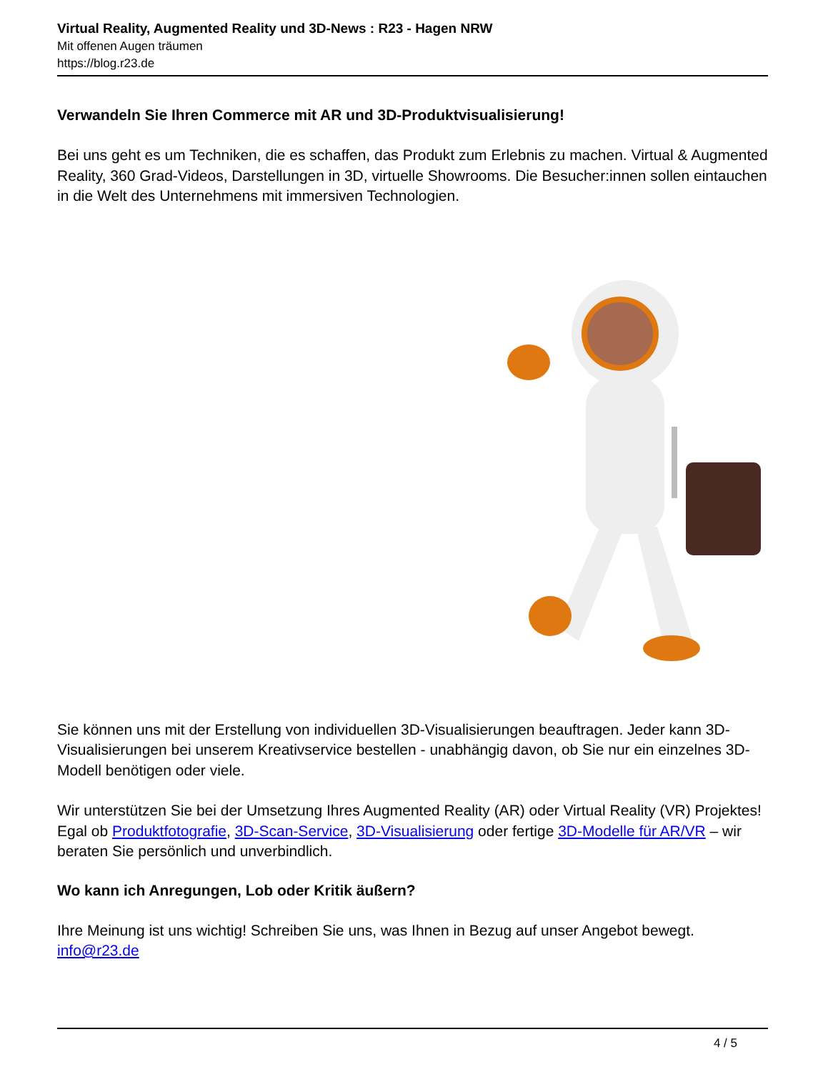Virtual Reality, Augmented Reality und 3D-News : R23 - Hagen NRW
Mit offenen Augen träumen
https://blog.r23.de
Verwandeln Sie Ihren Commerce mit AR und 3D-Produktvisualisierung!
Bei uns geht es um Techniken, die es schaffen, das Produkt zum Erlebnis zu machen. Virtual & Augmented Reality, 360 Grad-Videos, Darstellungen in 3D, virtuelle Showrooms. Die Besucher:innen sollen eintauchen in die Welt des Unternehmens mit immersiven Technologien.
Sie können uns mit der Erstellung von individuellen 3D-Visualisierungen beauftragen. Jeder kann 3D-Visualisierungen bei unserem Kreativservice bestellen - unabhängig davon, ob Sie nur ein einzelnes 3D-Modell benötigen oder viele.
Wir unterstützen Sie bei der Umsetzung Ihres Augmented Reality (AR) oder Virtual Reality (VR) Projektes! Egal ob Produktfotografie, 3D-Scan-Service, 3D-Visualisierung oder fertige 3D-Modelle für AR/VR – wir beraten Sie persönlich und unverbindlich.
Wo kann ich Anregungen, Lob oder Kritik äußern?
Ihre Meinung ist uns wichtig! Schreiben Sie uns, was Ihnen in Bezug auf unser Angebot bewegt. info@r23.de
4 / 5